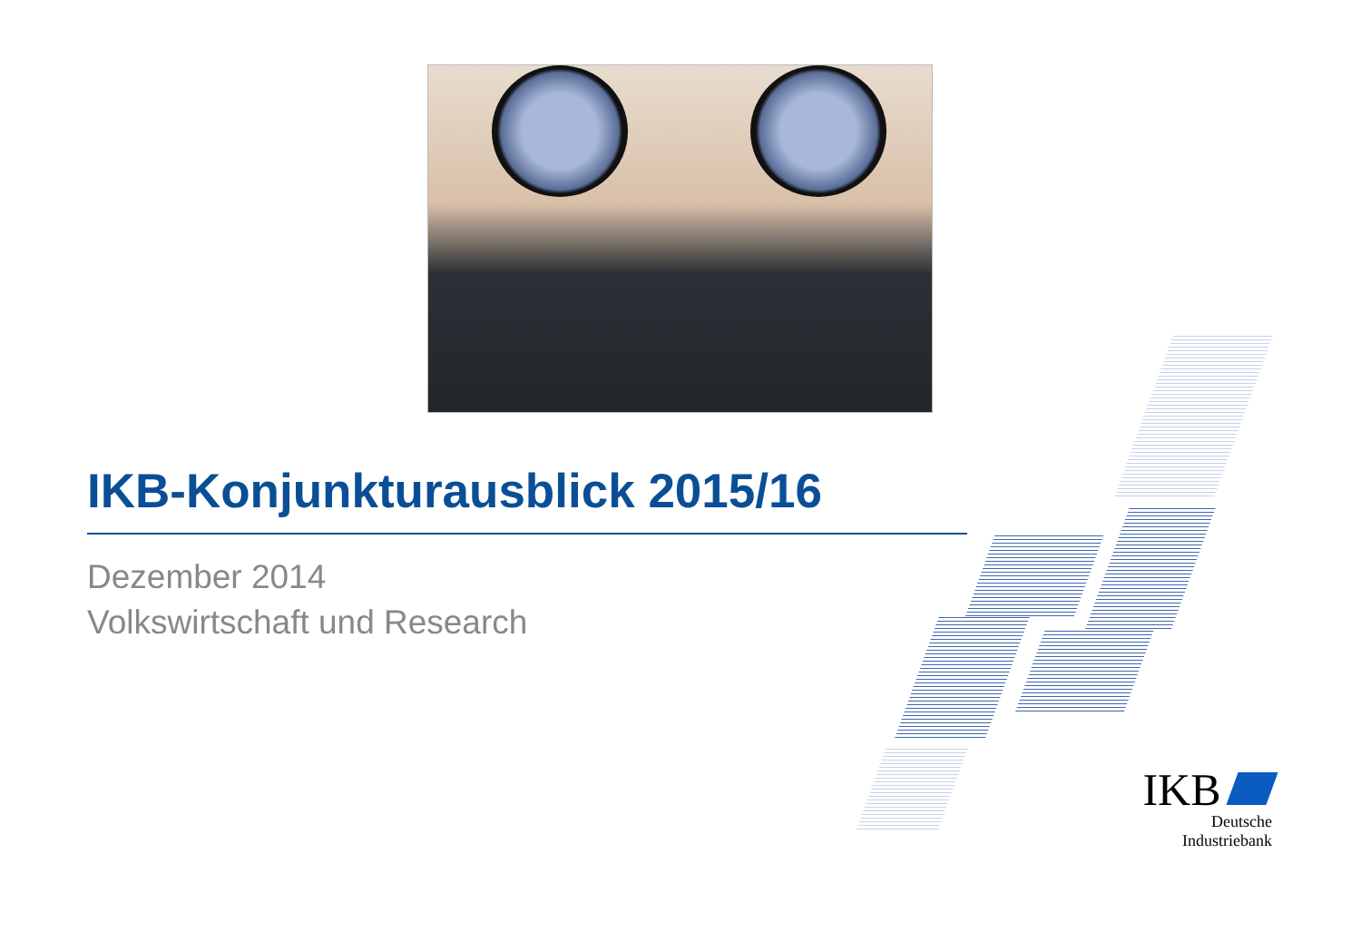IKB-Konjunkturausblick 2015/16
Dezember 2014
Volkswirtschaft und Research
IKB
Deutsche Industriebank